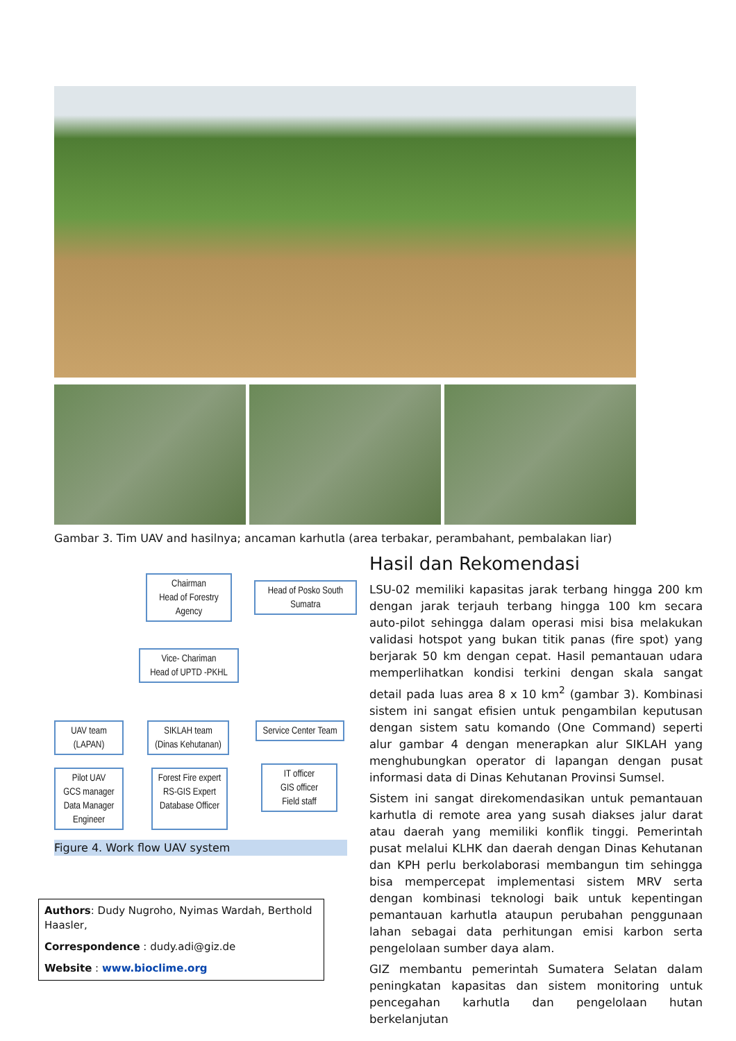Gambar 3. Tim UAV and hasilnya; ancaman karhutla (area terbakar, perambahant, pembalakan liar)
Chairman
Head of Forestry
Agency
Head of Posko South
Sumatra
Vice- Chariman
Head of UPTD -PKHL
UAV team
(LAPAN)
SIKLAH team
(Dinas Kehutanan)
Service Center Team
Pilot UAV
GCS manager
Data Manager
Engineer
Forest Fire expert
RS-GIS Expert
Database Officer
IT officer
GIS officer
Field staff
Figure 4. Work flow UAV system
Authors: Dudy Nugroho, Nyimas Wardah, Berthold Haasler,
Correspondence : dudy.adi@giz.de
Website : www.bioclime.org
Hasil dan Rekomendasi
LSU-02 memiliki kapasitas jarak terbang hingga 200 km dengan jarak terjauh terbang hingga 100 km secara auto-pilot sehingga dalam operasi misi bisa melakukan validasi hotspot yang bukan titik panas (fire spot) yang berjarak 50 km dengan cepat. Hasil pemantauan udara memperlihatkan kondisi terkini dengan skala sangat detail pada luas area 8 x 10 km<sup>2</sup> (gambar 3). Kombinasi sistem ini sangat efisien untuk pengambilan keputusan dengan sistem satu komando (One Command) seperti alur gambar 4 dengan menerapkan alur SIKLAH yang menghubungkan operator di lapangan dengan pusat informasi data di Dinas Kehutanan Provinsi Sumsel.
Sistem ini sangat direkomendasikan untuk pemantauan karhutla di remote area yang susah diakses jalur darat atau daerah yang memiliki konflik tinggi. Pemerintah pusat melalui KLHK dan daerah dengan Dinas Kehutanan dan KPH perlu berkolaborasi membangun tim sehingga bisa mempercepat implementasi sistem MRV serta dengan kombinasi teknologi baik untuk kepentingan pemantauan karhutla ataupun perubahan penggunaan lahan sebagai data perhitungan emisi karbon serta pengelolaan sumber daya alam.
GIZ membantu pemerintah Sumatera Selatan dalam peningkatan kapasitas dan sistem monitoring untuk pencegahan karhutla dan pengelolaan hutan berkelanjutan